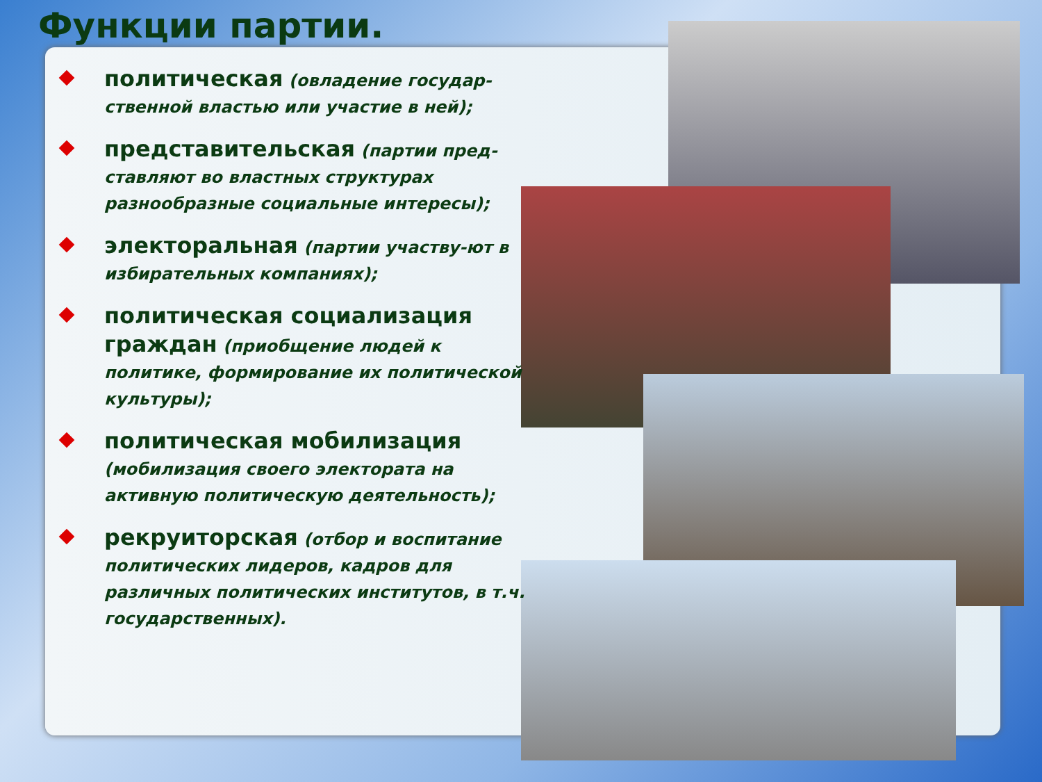Функции партии.
политическая (овладение государ-ственной властью или участие в ней);
представительская (партии пред-ставляют во властных структурах разнообразные социальные интересы);
электоральная (партии участву-ют в избирательных компаниях);
политическая социализация граждан (приобщение людей к политике, формирование их политической культуры);
политическая мобилизация (мобилизация своего электората на активную политическую деятельность);
рекруиторская (отбор и воспитание политических лидеров, кадров для различных политических институтов, в т.ч. государственных).